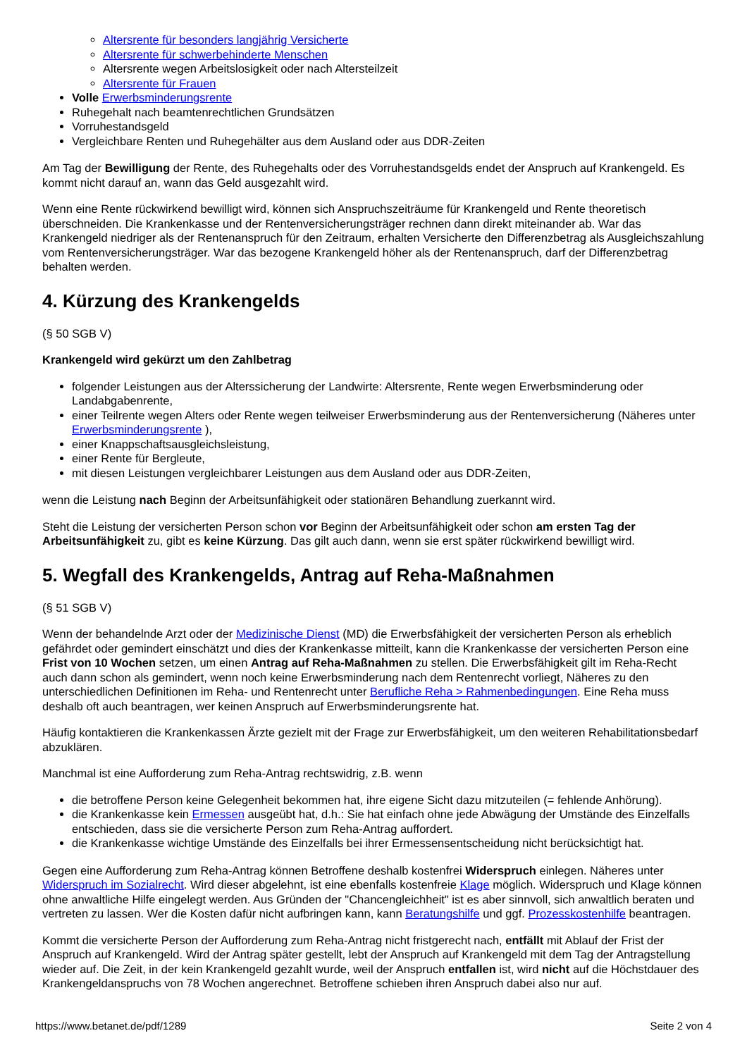Altersrente für besonders langjährig Versicherte
Altersrente für schwerbehinderte Menschen
Altersrente wegen Arbeitslosigkeit oder nach Altersteilzeit
Altersrente für Frauen
Volle Erwerbsminderungsrente
Ruhegehalt nach beamtenrechtlichen Grundsätzen
Vorruhestandsgeld
Vergleichbare Renten und Ruhegehälter aus dem Ausland oder aus DDR-Zeiten
Am Tag der Bewilligung der Rente, des Ruhegehalts oder des Vorruhestandsgelds endet der Anspruch auf Krankengeld. Es kommt nicht darauf an, wann das Geld ausgezahlt wird.
Wenn eine Rente rückwirkend bewilligt wird, können sich Anspruchszeiträume für Krankengeld und Rente theoretisch überschneiden. Die Krankenkasse und der Rentenversicherungsträger rechnen dann direkt miteinander ab. War das Krankengeld niedriger als der Rentenanspruch für den Zeitraum, erhalten Versicherte den Differenzbetrag als Ausgleichszahlung vom Rentenversicherungsträger. War das bezogene Krankengeld höher als der Rentenanspruch, darf der Differenzbetrag behalten werden.
4. Kürzung des Krankengelds
(§ 50 SGB V)
Krankengeld wird gekürzt um den Zahlbetrag
folgender Leistungen aus der Alterssicherung der Landwirte: Altersrente, Rente wegen Erwerbsminderung oder Landabgabenrente,
einer Teilrente wegen Alters oder Rente wegen teilweiser Erwerbsminderung aus der Rentenversicherung (Näheres unter Erwerbsminderungsrente ),
einer Knappschaftsausgleichsleistung,
einer Rente für Bergleute,
mit diesen Leistungen vergleichbarer Leistungen aus dem Ausland oder aus DDR-Zeiten,
wenn die Leistung nach Beginn der Arbeitsunfähigkeit oder stationären Behandlung zuerkannt wird.
Steht die Leistung der versicherten Person schon vor Beginn der Arbeitsunfähigkeit oder schon am ersten Tag der Arbeitsunfähigkeit zu, gibt es keine Kürzung. Das gilt auch dann, wenn sie erst später rückwirkend bewilligt wird.
5. Wegfall des Krankengelds, Antrag auf Reha-Maßnahmen
(§ 51 SGB V)
Wenn der behandelnde Arzt oder der Medizinische Dienst (MD) die Erwerbsfähigkeit der versicherten Person als erheblich gefährdet oder gemindert einschätzt und dies der Krankenkasse mitteilt, kann die Krankenkasse der versicherten Person eine Frist von 10 Wochen setzen, um einen Antrag auf Reha-Maßnahmen zu stellen. Die Erwerbsfähigkeit gilt im Reha-Recht auch dann schon als gemindert, wenn noch keine Erwerbsminderung nach dem Rentenrecht vorliegt, Näheres zu den unterschiedlichen Definitionen im Reha- und Rentenrecht unter Berufliche Reha > Rahmenbedingungen. Eine Reha muss deshalb oft auch beantragen, wer keinen Anspruch auf Erwerbsminderungsrente hat.
Häufig kontaktieren die Krankenkassen Ärzte gezielt mit der Frage zur Erwerbsfähigkeit, um den weiteren Rehabilitationsbedarf abzuklären.
Manchmal ist eine Aufforderung zum Reha-Antrag rechtswidrig, z.B. wenn
die betroffene Person keine Gelegenheit bekommen hat, ihre eigene Sicht dazu mitzuteilen (= fehlende Anhörung).
die Krankenkasse kein Ermessen ausgeübt hat, d.h.: Sie hat einfach ohne jede Abwägung der Umstände des Einzelfalls entschieden, dass sie die versicherte Person zum Reha-Antrag auffordert.
die Krankenkasse wichtige Umstände des Einzelfalls bei ihrer Ermessensentscheidung nicht berücksichtigt hat.
Gegen eine Aufforderung zum Reha-Antrag können Betroffene deshalb kostenfrei Widerspruch einlegen. Näheres unter Widerspruch im Sozialrecht. Wird dieser abgelehnt, ist eine ebenfalls kostenfreie Klage möglich. Widerspruch und Klage können ohne anwaltliche Hilfe eingelegt werden. Aus Gründen der "Chancengleichheit" ist es aber sinnvoll, sich anwaltlich beraten und vertreten zu lassen. Wer die Kosten dafür nicht aufbringen kann, kann Beratungshilfe und ggf. Prozesskostenhilfe beantragen.
Kommt die versicherte Person der Aufforderung zum Reha-Antrag nicht fristgerecht nach, entfällt mit Ablauf der Frist der Anspruch auf Krankengeld. Wird der Antrag später gestellt, lebt der Anspruch auf Krankengeld mit dem Tag der Antragstellung wieder auf. Die Zeit, in der kein Krankengeld gezahlt wurde, weil der Anspruch entfallen ist, wird nicht auf die Höchstdauer des Krankengeldanspruchs von 78 Wochen angerechnet. Betroffene schieben ihren Anspruch dabei also nur auf.
https://www.betanet.de/pdf/1289 Seite 2 von 4